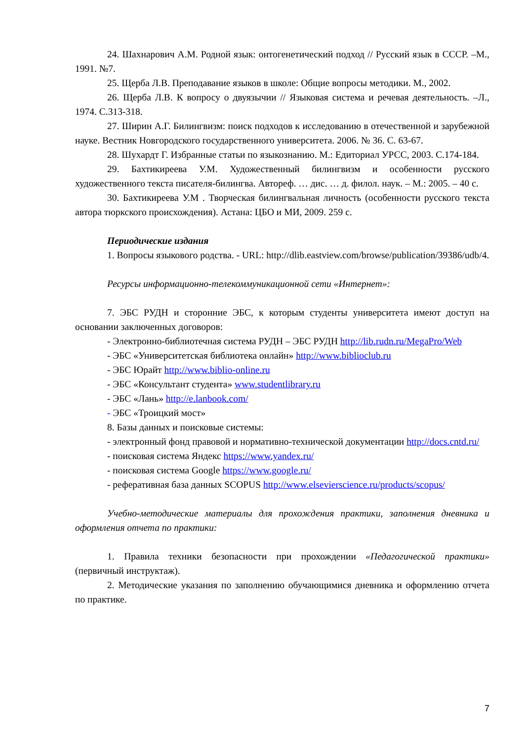24. Шахнарович А.М. Родной язык: онтогенетический подход // Русский язык в СССР. –М., 1991. №7.
25. Щерба Л.В. Преподавание языков в школе: Общие вопросы методики. М., 2002.
26. Щерба Л.В. К вопросу о двуязычии // Языковая система и речевая деятельность. –Л., 1974. С.313-318.
27. Ширин А.Г. Билингвизм: поиск подходов к исследованию в отечественной и зарубежной науке. Вестник Новгородского государственного университета. 2006. № 36. С. 63-67.
28. Шухардт Г. Избранные статьи по языкознанию. М.: Едиториал УРСС, 2003. С.174-184.
29. Бахтикиреева У.М. Художественный билингвизм и особенности русского художественного текста писателя-билингва. Автореф. … дис. … д. филол. наук. – М.: 2005. – 40 с.
30. Бахтикиреева У.М . Творческая билингвальная личность (особенности русского текста автора тюркского происхождения). Астана: ЦБО и МИ, 2009. 259 с.
Периодические издания
1. Вопросы языкового родства. - URL: http://dlib.eastview.com/browse/publication/39386/udb/4.
Ресурсы информационно-телекоммуникационной сети «Интернет»:
7. ЭБС РУДН и сторонние ЭБС, к которым студенты университета имеют доступ на основании заключенных договоров:
- Электронно-библиотечная система РУДН – ЭБС РУДН http://lib.rudn.ru/MegaPro/Web
- ЭБС «Университетская библиотека онлайн» http://www.biblioclub.ru
- ЭБС Юрайт http://www.biblio-online.ru
- ЭБС «Консультант студента» www.studentlibrary.ru
- ЭБС «Лань» http://e.lanbook.com/
- ЭБС «Троицкий мост»
8. Базы данных и поисковые системы:
- электронный фонд правовой и нормативно-технической документации http://docs.cntd.ru/
- поисковая система Яндекс https://www.yandex.ru/
- поисковая система Google https://www.google.ru/
- реферативная база данных SCOPUS http://www.elsevierscience.ru/products/scopus/
Учебно-методические материалы для прохождения практики, заполнения дневника и оформления отчета по практики:
1. Правила техники безопасности при прохождении «Педагогической практики» (первичный инструктаж).
2. Методические указания по заполнению обучающимися дневника и оформлению отчета по практике.
7